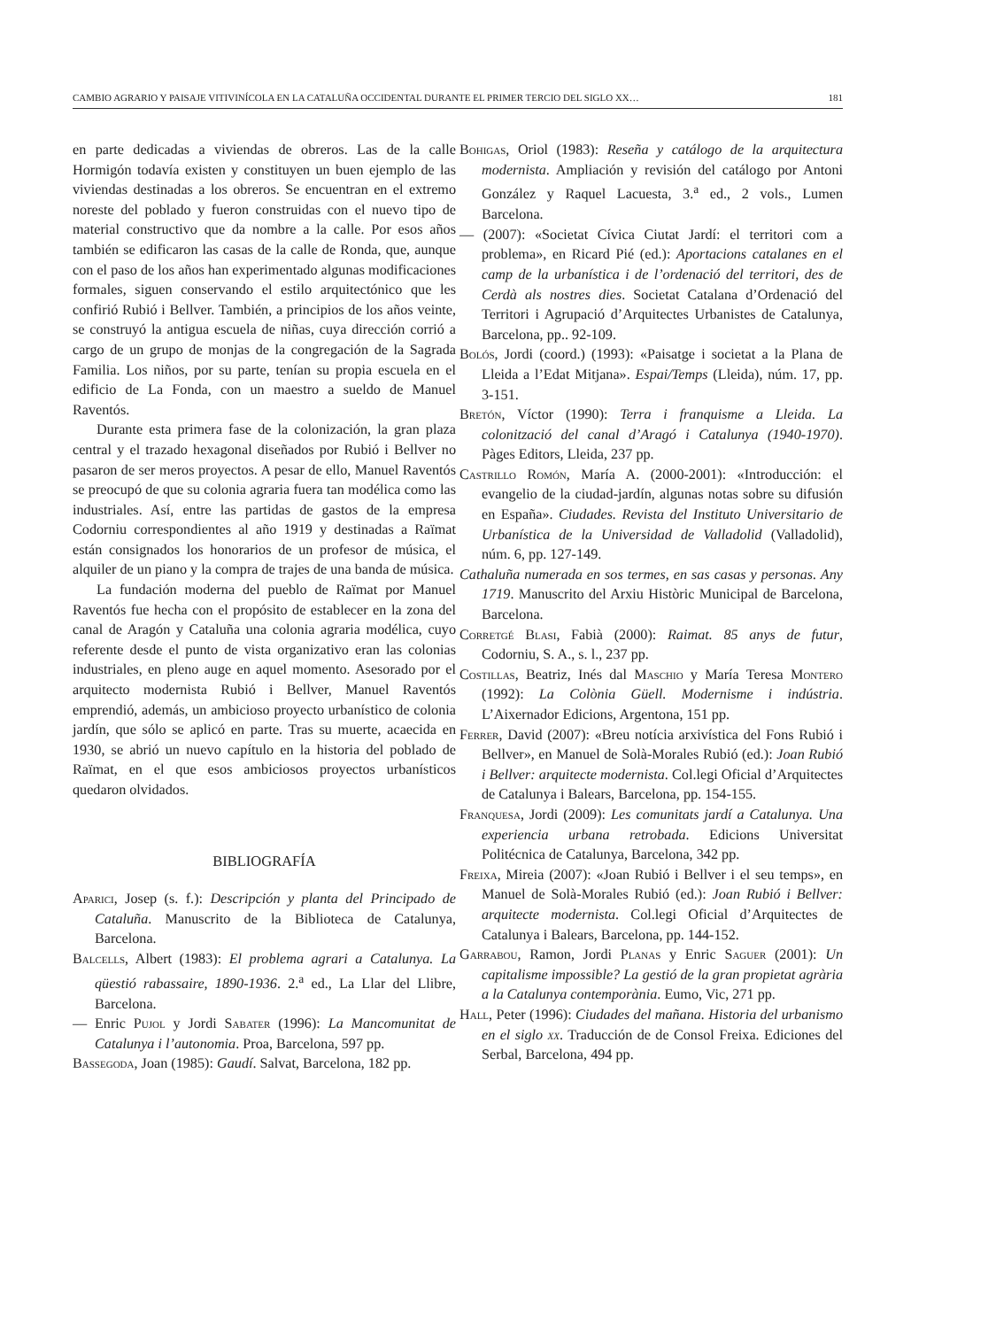CAMBIO AGRARIO Y PAISAJE VITIVINÍCOLA EN LA CATALUÑA OCCIDENTAL DURANTE EL PRIMER TERCIO DEL SIGLO XX… 181
en parte dedicadas a viviendas de obreros. Las de la calle Hormigón todavía existen y constituyen un buen ejemplo de las viviendas destinadas a los obreros. Se encuentran en el extremo noreste del poblado y fueron construidas con el nuevo tipo de material constructivo que da nombre a la calle. Por esos años también se edificaron las casas de la calle de Ronda, que, aunque con el paso de los años han experimentado algunas modificaciones formales, siguen conservando el estilo arquitectónico que les confirió Rubió i Bellver. También, a principios de los años veinte, se construyó la antigua escuela de niñas, cuya dirección corrió a cargo de un grupo de monjas de la congregación de la Sagrada Familia. Los niños, por su parte, tenían su propia escuela en el edificio de La Fonda, con un maestro a sueldo de Manuel Raventós.
Durante esta primera fase de la colonización, la gran plaza central y el trazado hexagonal diseñados por Rubió i Bellver no pasaron de ser meros proyectos. A pesar de ello, Manuel Raventós se preocupó de que su colonia agraria fuera tan modélica como las industriales. Así, entre las partidas de gastos de la empresa Codorniu correspondientes al año 1919 y destinadas a Raïmat están consignados los honorarios de un profesor de música, el alquiler de un piano y la compra de trajes de una banda de música.
La fundación moderna del pueblo de Raïmat por Manuel Raventós fue hecha con el propósito de establecer en la zona del canal de Aragón y Cataluña una colonia agraria modélica, cuyo referente desde el punto de vista organizativo eran las colonias industriales, en pleno auge en aquel momento. Asesorado por el arquitecto modernista Rubió i Bellver, Manuel Raventós emprendió, además, un ambicioso proyecto urbanístico de colonia jardín, que sólo se aplicó en parte. Tras su muerte, acaecida en 1930, se abrió un nuevo capítulo en la historia del poblado de Raïmat, en el que esos ambiciosos proyectos urbanísticos quedaron olvidados.
BIBLIOGRAFÍA
Aparici, Josep (s. f.): Descripción y planta del Principado de Cataluña. Manuscrito de la Biblioteca de Catalunya, Barcelona.
Balcells, Albert (1983): El problema agrari a Catalunya. La qüestió rabassaire, 1890-1936. 2.<sup>a</sup> ed., La Llar del Llibre, Barcelona.
— Enric Pujol y Jordi Sabater (1996): La Mancomunitat de Catalunya i l’autonomia. Proa, Barcelona, 597 pp.
Bassegoda, Joan (1985): Gaudí. Salvat, Barcelona, 182 pp.
Bohigas, Oriol (1983): Reseña y catálogo de la arquitectura modernista. Ampliación y revisión del catálogo por Antoni González y Raquel Lacuesta, 3.<sup>a</sup> ed., 2 vols., Lumen Barcelona.
— (2007): «Societat Cívica Ciutat Jardí: el territori com a problema», en Ricard Pié (ed.): Aportacions catalanes en el camp de la urbanística i de l’ordenació del territori, des de Cerdà als nostres dies. Societat Catalana d’Ordenació del Territori i Agrupació d’Arquitectes Urbanistes de Catalunya, Barcelona, pp.. 92-109.
Bolós, Jordi (coord.) (1993): «Paisatge i societat a la Plana de Lleida a l’Edat Mitjana». Espai/Temps (Lleida), núm. 17, pp. 3-151.
Bretón, Víctor (1990): Terra i franquisme a Lleida. La colonització del canal d’Aragó i Catalunya (1940-1970). Pàges Editors, Lleida, 237 pp.
Castrillo Romón, María A. (2000-2001): «Introducción: el evangelio de la ciudad-jardín, algunas notas sobre su difusión en España». Ciudades. Revista del Instituto Universitario de Urbanística de la Universidad de Valladolid (Valladolid), núm. 6, pp. 127-149.
Cathaluña numerada en sos termes, en sas casas y personas. Any 1719. Manuscrito del Arxiu Històric Municipal de Barcelona, Barcelona.
Corretgé Blasi, Fabià (2000): Raimat. 85 anys de futur, Codorniu, S. A., s. l., 237 pp.
Costillas, Beatriz, Inés dal Maschio y María Teresa Montero (1992): La Colònia Güell. Modernisme i indústria. L’Aixernador Edicions, Argentona, 151 pp.
Ferrer, David (2007): «Breu notícia arxivística del Fons Rubió i Bellver», en Manuel de Solà-Morales Rubió (ed.): Joan Rubió i Bellver: arquitecte modernista. Col.legi Oficial d’Arquitectes de Catalunya i Balears, Barcelona, pp. 154-155.
Franquesa, Jordi (2009): Les comunitats jardí a Catalunya. Una experiencia urbana retrobada. Edicions Universitat Politécnica de Catalunya, Barcelona, 342 pp.
Freixa, Mireia (2007): «Joan Rubió i Bellver i el seu temps», en Manuel de Solà-Morales Rubió (ed.): Joan Rubió i Bellver: arquitecte modernista. Col.legi Oficial d’Arquitectes de Catalunya i Balears, Barcelona, pp. 144-152.
Garrabou, Ramon, Jordi Planas y Enric Saguer (2001): Un capitalisme impossible? La gestió de la gran propietat agrària a la Catalunya contemporània. Eumo, Vic, 271 pp.
Hall, Peter (1996): Ciudades del mañana. Historia del urbanismo en el siglo xx. Traducción de de Consol Freixa. Ediciones del Serbal, Barcelona, 494 pp.